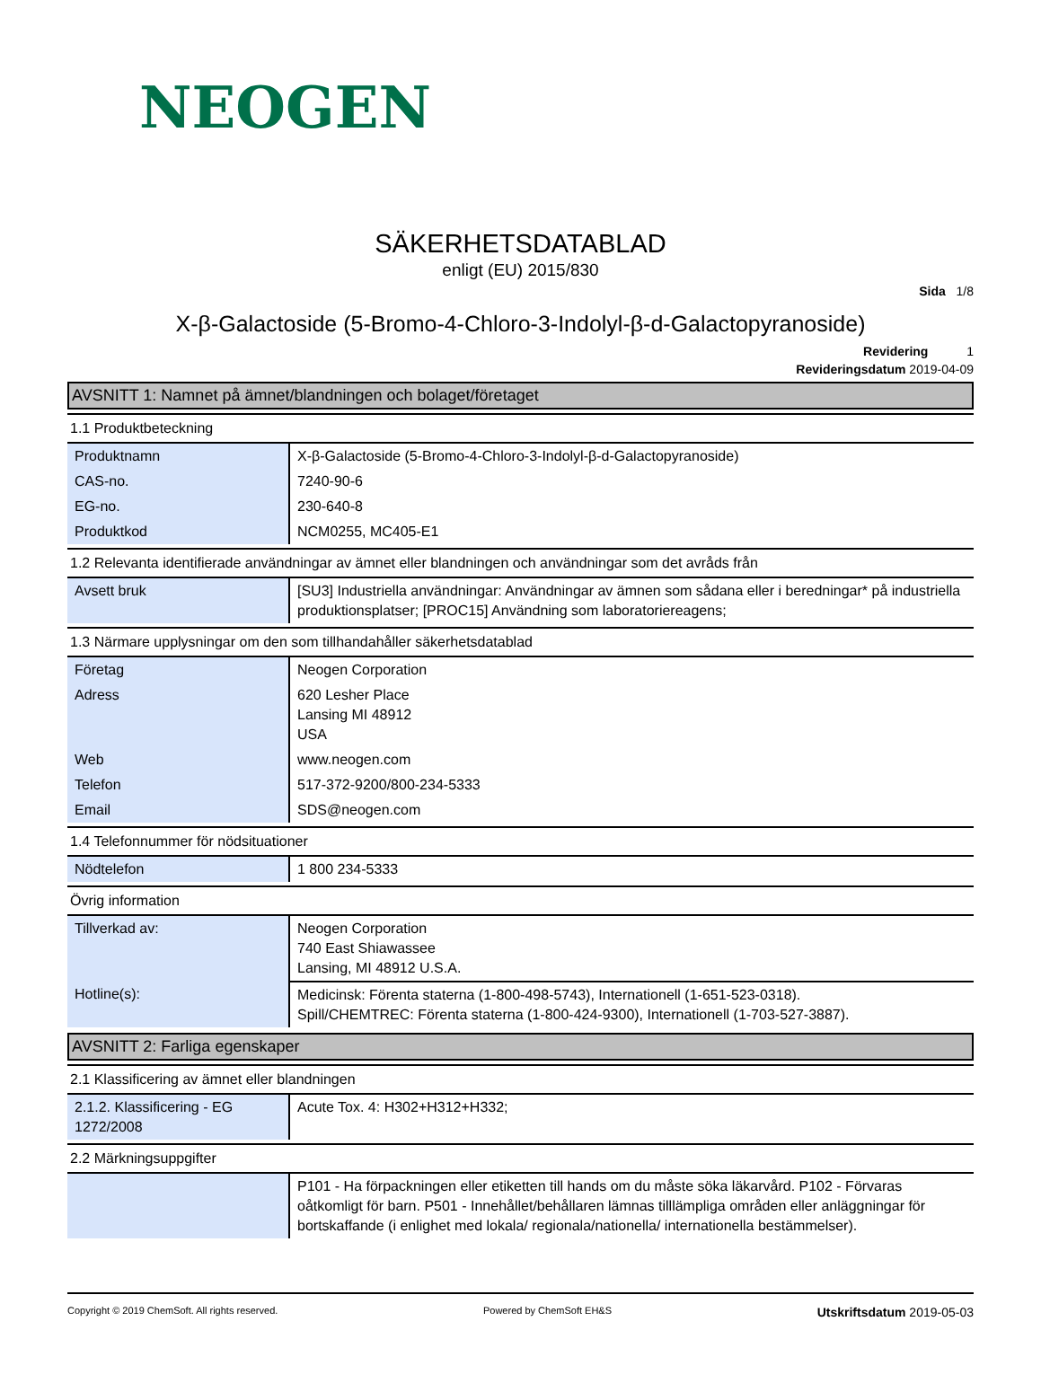NEOGEN
SÄKERHETSDATABLAD
enligt (EU) 2015/830
Sida 1/8
X-β-Galactoside (5-Bromo-4-Chloro-3-Indolyl-β-d-Galactopyranoside)
Revidering 1
Revideringsdatum 2019-04-09
AVSNITT 1: Namnet på ämnet/blandningen och bolaget/företaget
1.1 Produktbeteckning
| Produktnamn | X-β-Galactoside (5-Bromo-4-Chloro-3-Indolyl-β-d-Galactopyranoside) |
| CAS-no. | 7240-90-6 |
| EG-no. | 230-640-8 |
| Produktkod | NCM0255, MC405-E1 |
1.2 Relevanta identifierade användningar av ämnet eller blandningen och användningar som det avråds från
| Avsett bruk | [SU3] Industriella användningar: Användningar av ämnen som sådana eller i beredningar* på industriella produktionsplatser; [PROC15] Användning som laboratoriereagens; |
1.3 Närmare upplysningar om den som tillhandahåller säkerhetsdatablad
| Företag | Neogen Corporation |
| Adress | 620 Lesher Place Lansing MI 48912 USA |
| Web | www.neogen.com |
| Telefon | 517-372-9200/800-234-5333 |
| Email | SDS@neogen.com |
1.4 Telefonnummer för nödsituationer
| Nödtelefon | 1 800 234-5333 |
Övrig information
| Tillverkad av: | Neogen Corporation 740 East Shiawassee Lansing, MI 48912 U.S.A. |
| Hotline(s): | Medicinsk: Förenta staterna (1-800-498-5743), Internationell (1-651-523-0318). Spill/CHEMTREC: Förenta staterna (1-800-424-9300), Internationell (1-703-527-3887). |
AVSNITT 2: Farliga egenskaper
2.1 Klassificering av ämnet eller blandningen
| 2.1.2. Klassificering - EG 1272/2008 | Acute Tox. 4: H302+H312+H332; |
2.2 Märkningsuppgifter
| | P101 - Ha förpackningen eller etiketten till hands om du måste söka läkarvård. P102 - Förvaras oåtkomligt för barn. P501 - Innehållet/behållaren lämnas tilllämpliga områden eller anläggningar för bortskaffande (i enlighet med lokala/ regionala/nationella/ internationella bestämmelser). |
Copyright © 2019 ChemSoft. All rights reserved. Powered by ChemSoft EH&S Utskriftsdatum 2019-05-03